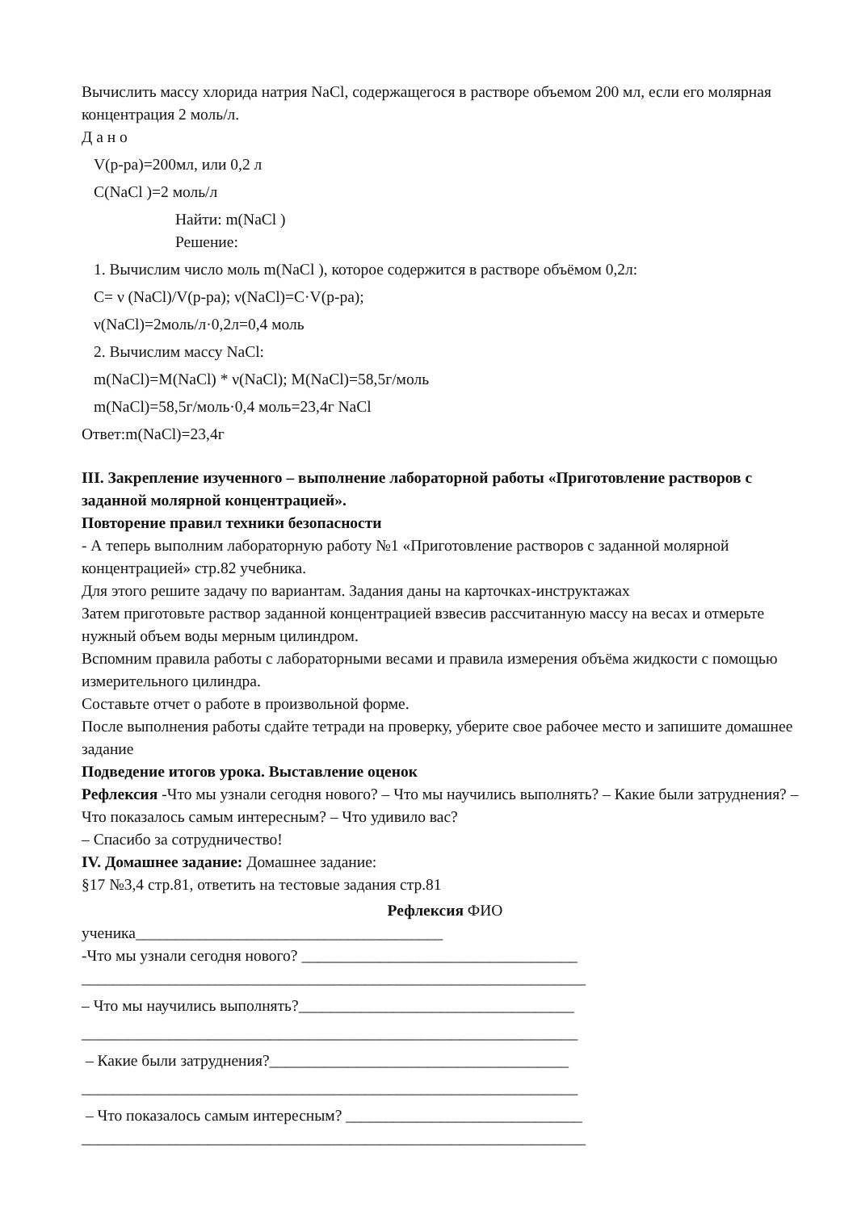Вычислить массу хлорида натрия NaCl, содержащегося в растворе объемом 200 мл, если его молярная концентрация 2 моль/л.
Д а н о
V(р-ра)=200мл, или 0,2 л
С(NaCl )=2 моль/л
Найти: m(NaCl )
Решение:
1. Вычислим число моль m(NaCl ), которое содержится в растворе объёмом 0,2л:
С= ν (NaCl)/V(р-ра); ν(NaCl)=С·V(р-ра);
ν(NaCl)=2моль/л·0,2л=0,4 моль
2. Вычислим массу NaCl:
m(NaCl)=M(NaCl) * ν(NaCl); M(NaCl)=58,5г/моль
m(NaCl)=58,5г/моль·0,4 моль=23,4г NaCl
Ответ:m(NaCl)=23,4г
III. Закрепление изученного – выполнение лабораторной работы «Приготовление растворов с заданной молярной концентрацией».
Повторение правил техники безопасности
- А теперь выполним лабораторную работу №1 «Приготовление растворов с заданной молярной концентрацией» стр.82 учебника.
Для этого решите задачу по вариантам. Задания даны на карточках-инструктажах
Затем приготовьте раствор заданной концентрацией взвесив рассчитанную массу на весах и отмерьте нужный объем воды мерным цилиндром.
Вспомним правила работы с лабораторными весами и правила измерения объёма жидкости с помощью измерительного цилиндра.
Составьте отчет о работе в произвольной форме.
После выполнения работы сдайте тетради на проверку, уберите свое рабочее место и запишите домашнее задание
Подведение итогов урока. Выставление оценок
Рефлексия -Что мы узнали сегодня нового? – Что мы научились выполнять? – Какие были затруднения? – Что показалось самым интересным? – Что удивило вас?
– Спасибо за сотрудничество!
IV. Домашнее задание: Домашнее задание:
§17 №3,4 стр.81, ответить на тестовые задания стр.81
Рефлексия ФИО
ученика_______________________________________
-Что мы узнали сегодня нового? ___________________________________
________________________________________________________________
– Что мы научились выполнять?___________________________________
_______________________________________________________________
– Какие были затруднения?______________________________________
_______________________________________________________________
– Что показалось самым интересным? ______________________________
________________________________________________________________